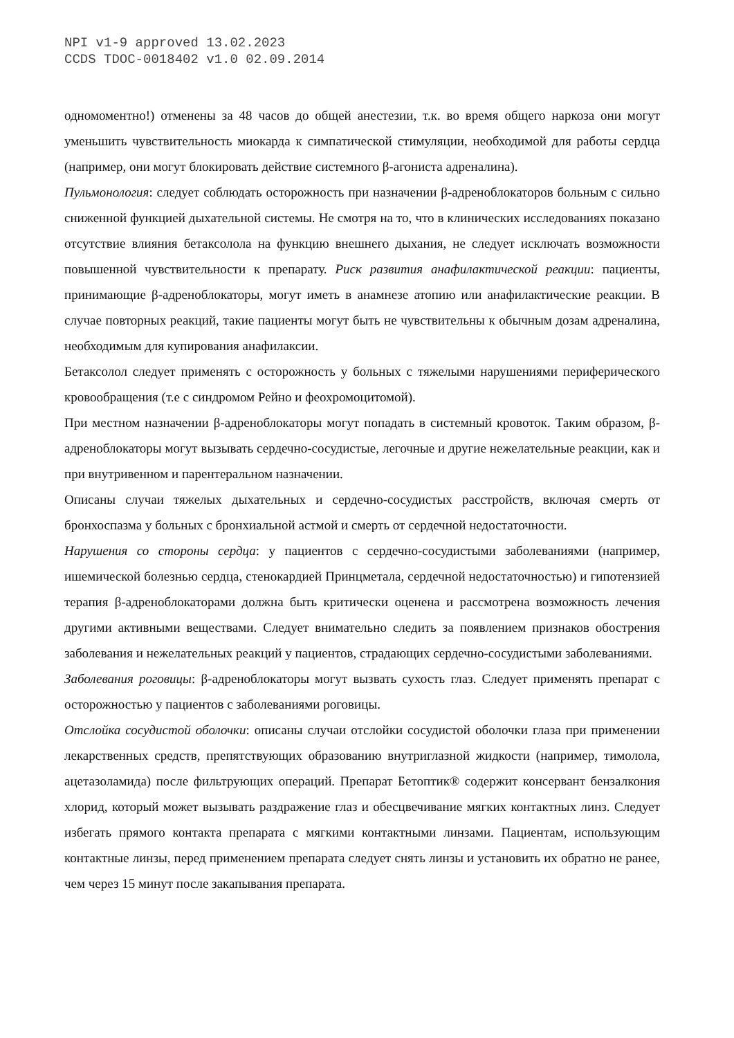NPI v1-9 approved 13.02.2023
CCDS TDOC-0018402 v1.0 02.09.2014
одномоментно!) отменены за 48 часов до общей анестезии, т.к. во время общего наркоза они могут уменьшить чувствительность миокарда к симпатической стимуляции, необходимой для работы сердца (например, они могут блокировать действие системного β-агониста адреналина).
Пульмонология: следует соблюдать осторожность при назначении β-адреноблокаторов больным с сильно сниженной функцией дыхательной системы. Не смотря на то, что в клинических исследованиях показано отсутствие влияния бетаксолола на функцию внешнего дыхания, не следует исключать возможности повышенной чувствительности к препарату. Риск развития анафилактической реакции: пациенты, принимающие β-адреноблокаторы, могут иметь в анамнезе атопию или анафилактические реакции. В случае повторных реакций, такие пациенты могут быть не чувствительны к обычным дозам адреналина, необходимым для купирования анафилаксии.
Бетаксолол следует применять с осторожность у больных с тяжелыми нарушениями периферического кровообращения (т.е с синдромом Рейно и феохромоцитомой).
При местном назначении β-адреноблокаторы могут попадать в системный кровоток. Таким образом, β-адреноблокаторы могут вызывать сердечно-сосудистые, легочные и другие нежелательные реакции, как и при внутривенном и парентеральном назначении.
Описаны случаи тяжелых дыхательных и сердечно-сосудистых расстройств, включая смерть от бронхоспазма у больных с бронхиальной астмой и смерть от сердечной недостаточности.
Нарушения со стороны сердца: у пациентов с сердечно-сосудистыми заболеваниями (например, ишемической болезнью сердца, стенокардией Принцметала, сердечной недостаточностью) и гипотензией терапия β-адреноблокаторами должна быть критически оценена и рассмотрена возможность лечения другими активными веществами. Следует внимательно следить за появлением признаков обострения заболевания и нежелательных реакций у пациентов, страдающих сердечно-сосудистыми заболеваниями.
Заболевания роговицы: β-адреноблокаторы могут вызвать сухость глаз. Следует применять препарат с осторожностью у пациентов с заболеваниями роговицы.
Отслойка сосудистой оболочки: описаны случаи отслойки сосудистой оболочки глаза при применении лекарственных средств, препятствующих образованию внутриглазной жидкости (например, тимолола, ацетазоламида) после фильтрующих операций. Препарат Бетоптик® содержит консервант бензалкония хлорид, который может вызывать раздражение глаз и обесцвечивание мягких контактных линз. Следует избегать прямого контакта препарата с мягкими контактными линзами. Пациентам, использующим контактные линзы, перед применением препарата следует снять линзы и установить их обратно не ранее, чем через 15 минут после закапывания препарата.